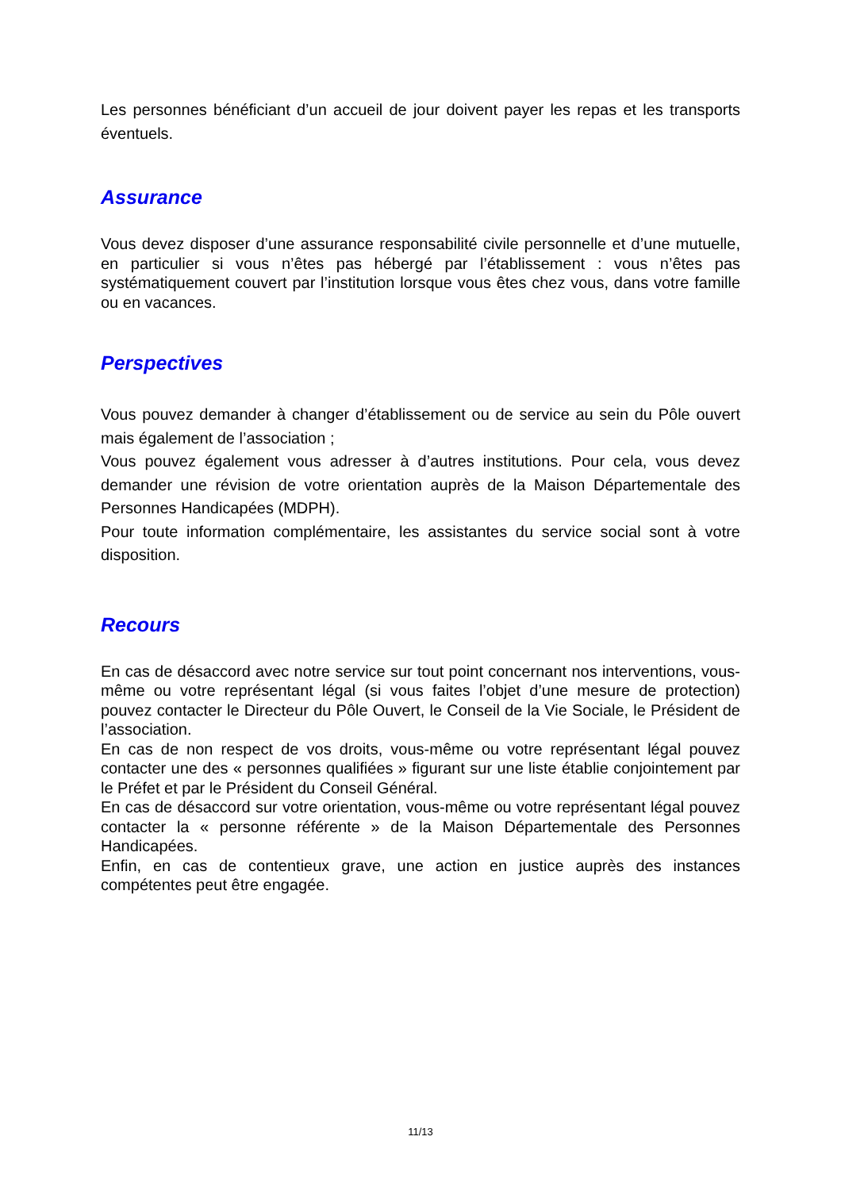Les personnes bénéficiant d’un accueil de jour doivent payer les repas et les transports éventuels.
Assurance
Vous devez disposer d’une assurance responsabilité civile personnelle et d’une mutuelle, en particulier si vous n’êtes pas hébergé par l’établissement : vous n’êtes pas systématiquement couvert par l’institution lorsque vous êtes chez vous, dans votre famille ou en vacances.
Perspectives
Vous pouvez demander à changer d’établissement ou de service au sein du Pôle ouvert mais également de l’association ;
Vous pouvez également vous adresser à d’autres institutions. Pour cela, vous devez demander une révision de votre orientation auprès de la Maison Départementale des Personnes Handicapées (MDPH).
Pour toute information complémentaire, les assistantes du service social sont à votre disposition.
Recours
En cas de désaccord avec notre service sur tout point concernant nos interventions, vous-même ou votre représentant légal (si vous faites l’objet d’une mesure de protection) pouvez contacter le Directeur du Pôle Ouvert, le Conseil de la Vie Sociale, le Président de l’association.
En cas de non respect de vos droits, vous-même ou votre représentant légal pouvez contacter une des « personnes qualifiées » figurant sur une liste établie conjointement par le Préfet et par le Président du Conseil Général.
En cas de désaccord sur votre orientation, vous-même ou votre représentant légal pouvez contacter la « personne référente » de la Maison Départementale des Personnes Handicapées.
Enfin, en cas de contentieux grave, une action en justice auprès des instances compétentes peut être engagée.
11/13